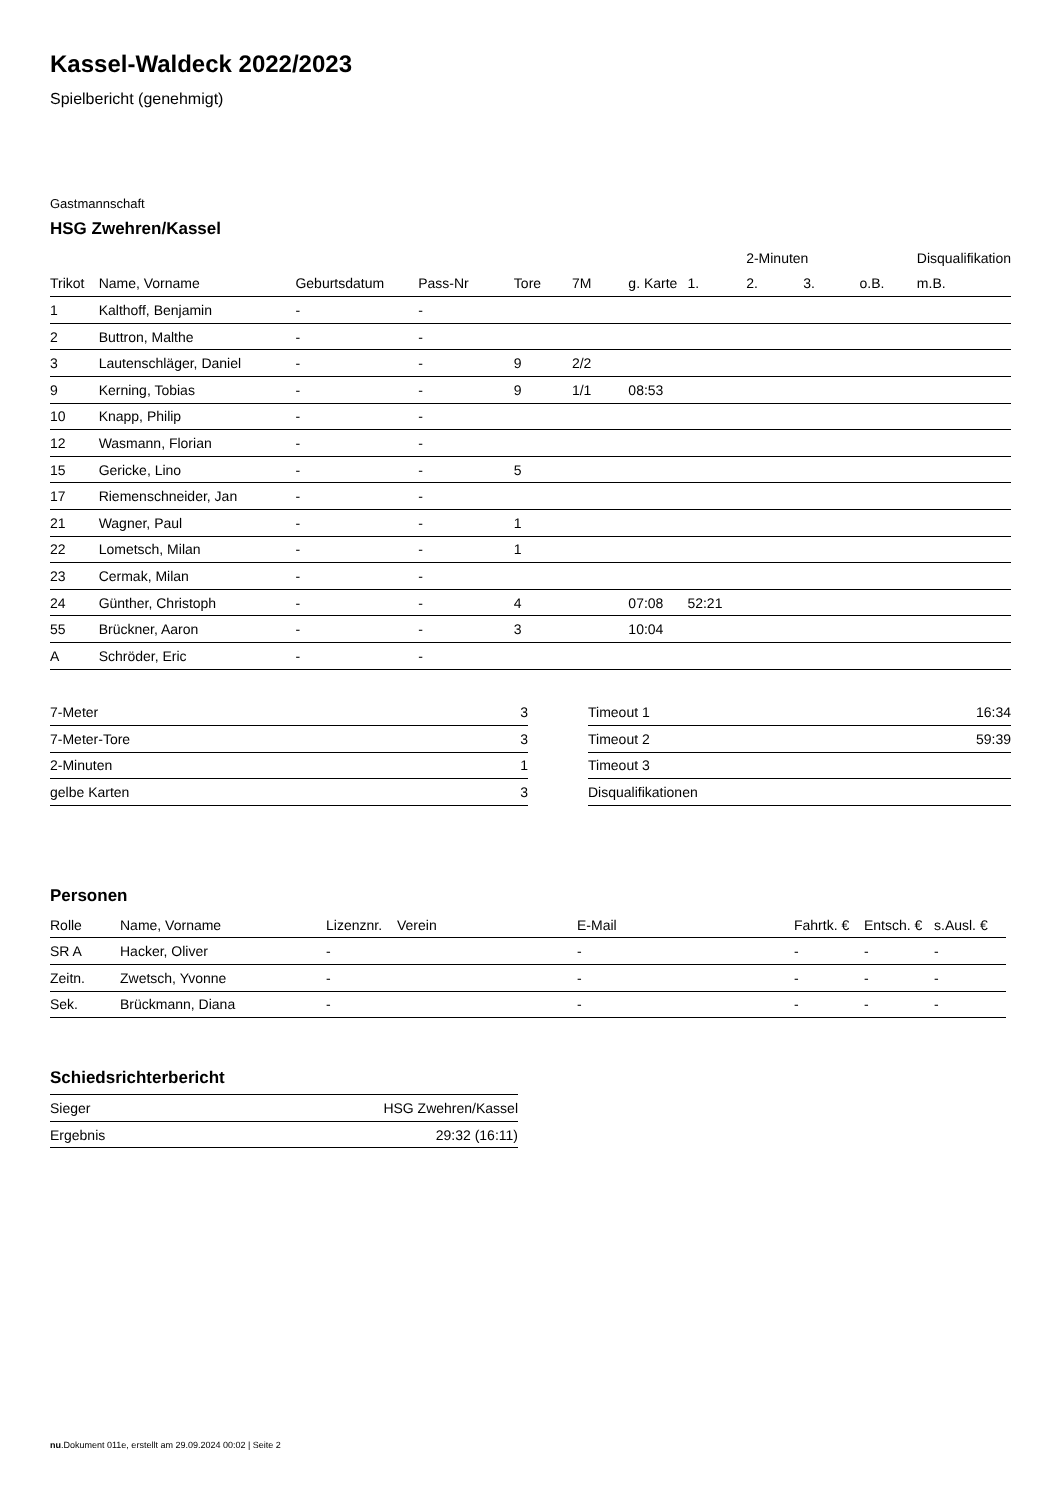Kassel-Waldeck 2022/2023
Spielbericht (genehmigt)
Gastmannschaft
HSG Zwehren/Kassel
| | | | | | | | | 2-Minuten | | | Disqualifikation |
| --- | --- | --- | --- | --- | --- | --- | --- | --- | --- | --- | --- |
| Trikot | Name, Vorname | Geburtsdatum | Pass-Nr | Tore | 7M | g. Karte | 1. | 2. | 3. | o.B. | m.B. |
| 1 | Kalthoff, Benjamin | - | - | | | | | | | | |
| 2 | Buttron, Malthe | - | - | | | | | | | | |
| 3 | Lautenschläger, Daniel | - | - | 9 | 2/2 | | | | | | |
| 9 | Kerning, Tobias | - | - | 9 | 1/1 | 08:53 | | | | | |
| 10 | Knapp, Philip | - | - | | | | | | | | |
| 12 | Wasmann, Florian | - | - | | | | | | | | |
| 15 | Gericke, Lino | - | - | 5 | | | | | | | |
| 17 | Riemenschneider, Jan | - | - | | | | | | | | |
| 21 | Wagner, Paul | - | - | 1 | | | | | | | |
| 22 | Lometsch, Milan | - | - | 1 | | | | | | | |
| 23 | Cermak, Milan | - | - | | | | | | | | |
| 24 | Günther, Christoph | - | - | 4 | | 07:08 | 52:21 | | | | |
| 55 | Brückner, Aaron | - | - | 3 | | 10:04 | | | | | |
| A | Schröder, Eric | - | - | | | | | | | | |
| 7-Meter | 3 |
| 7-Meter-Tore | 3 |
| 2-Minuten | 1 |
| gelbe Karten | 3 |
| Timeout 1 | 16:34 |
| Timeout 2 | 59:39 |
| Timeout 3 | |
| Disqualifikationen | |
Personen
| Rolle | Name, Vorname | Lizenznr. | Verein | E-Mail | Fahrtk. € | Entsch. € | s.Ausl. € |
| --- | --- | --- | --- | --- | --- | --- | --- |
| SR A | Hacker, Oliver | - | | - | - | - | - |
| Zeitn. | Zwetsch, Yvonne | - | | - | - | - | - |
| Sek. | Brückmann, Diana | - | | - | - | - | - |
Schiedsrichterbericht
| Sieger | HSG Zwehren/Kassel |
| Ergebnis | 29:32 (16:11) |
nu.Dokument 011e, erstellt am 29.09.2024 00:02 | Seite 2